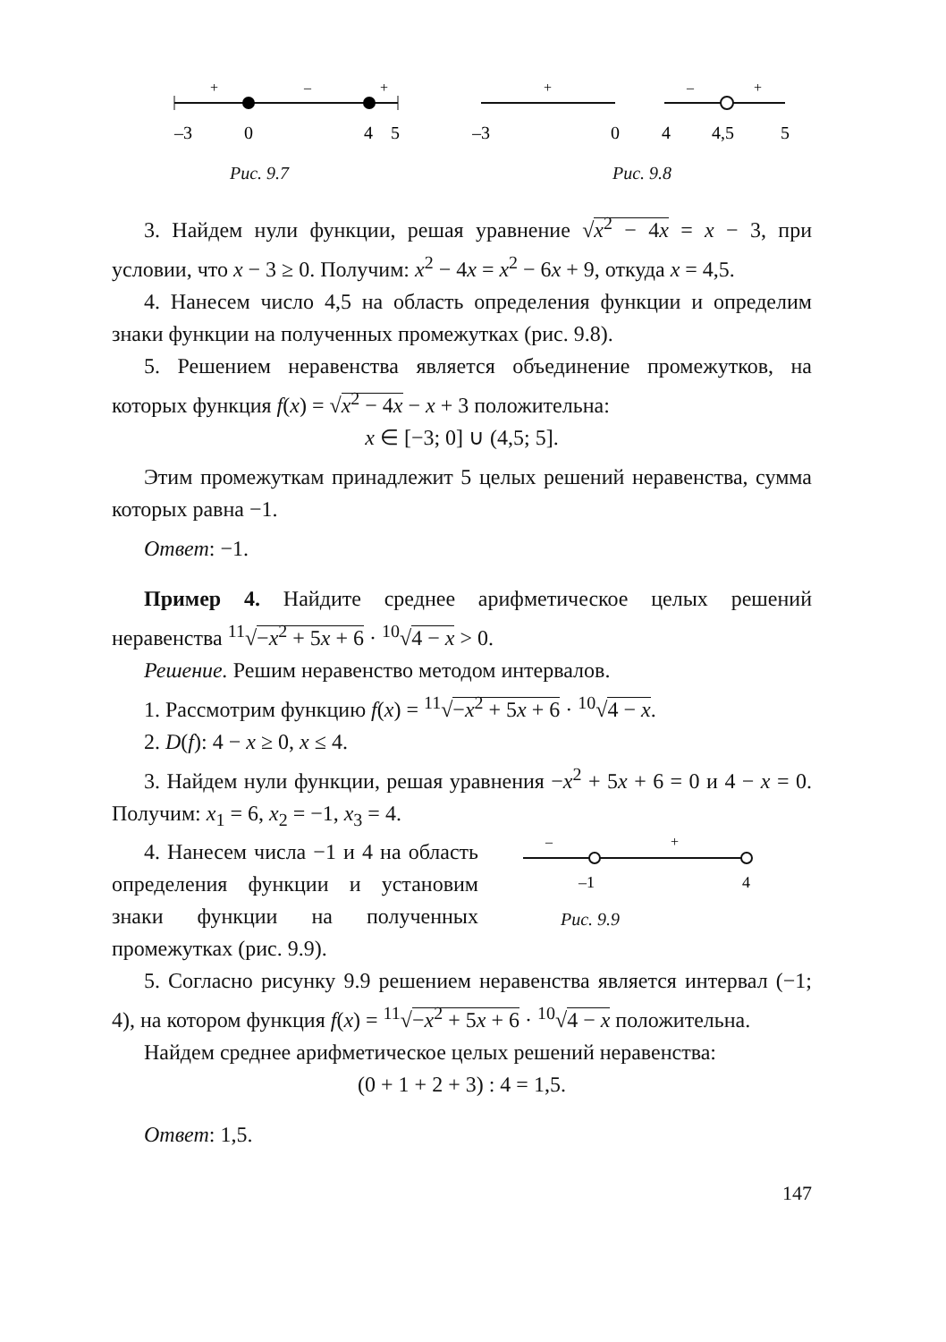+
–
+
–3
0
4
5
Рис. 9.7
+
–
+
–3
0
4
4,5
5
Рис. 9.8
3. Найдем нули функции, решая уравнение √x<sup>2</sup> − 4x = x − 3, при условии, что x − 3 ≥ 0. Получим: x<sup>2</sup> − 4x = x<sup>2</sup> − 6x + 9, откуда x = 4,5.
4. Нанесем число 4,5 на область определения функции и определим знаки функции на полученных промежутках (рис. 9.8).
5. Решением неравенства является объединение промежутков, на которых функция f(x) = √x<sup>2</sup> − 4x − x + 3 положительна:
x ∈ [−3; 0] ∪ (4,5; 5].
Этим промежуткам принадлежит 5 целых решений неравенства, сумма которых равна −1.
Ответ: −1.
Пример 4. Найдите среднее арифметическое целых решений неравенства <sup>11</sup>√−x<sup>2</sup> + 5x + 6 · <sup>10</sup>√4 − x > 0.
Решение. Решим неравенство методом интервалов.
1. Рассмотрим функцию f(x) = <sup>11</sup>√−x<sup>2</sup> + 5x + 6 · <sup>10</sup>√4 − x.
2. D(f): 4 − x ≥ 0, x ≤ 4.
3. Найдем нули функции, решая уравнения −x<sup>2</sup> + 5x + 6 = 0 и 4 − x = 0. Получим: x<sub>1</sub> = 6, x<sub>2</sub> = −1, x<sub>3</sub> = 4.
4. Нанесем числа −1 и 4 на область определения функции и установим знаки функции на полученных промежутках (рис. 9.9).
–
+
–1
4
Рис. 9.9
5. Согласно рисунку 9.9 решением неравенства является интервал (−1; 4), на котором функция f(x) = <sup>11</sup>√−x<sup>2</sup> + 5x + 6 · <sup>10</sup>√4 − x положительна.
Найдем среднее арифметическое целых решений неравенства:
(0 + 1 + 2 + 3) : 4 = 1,5.
Ответ: 1,5.
147